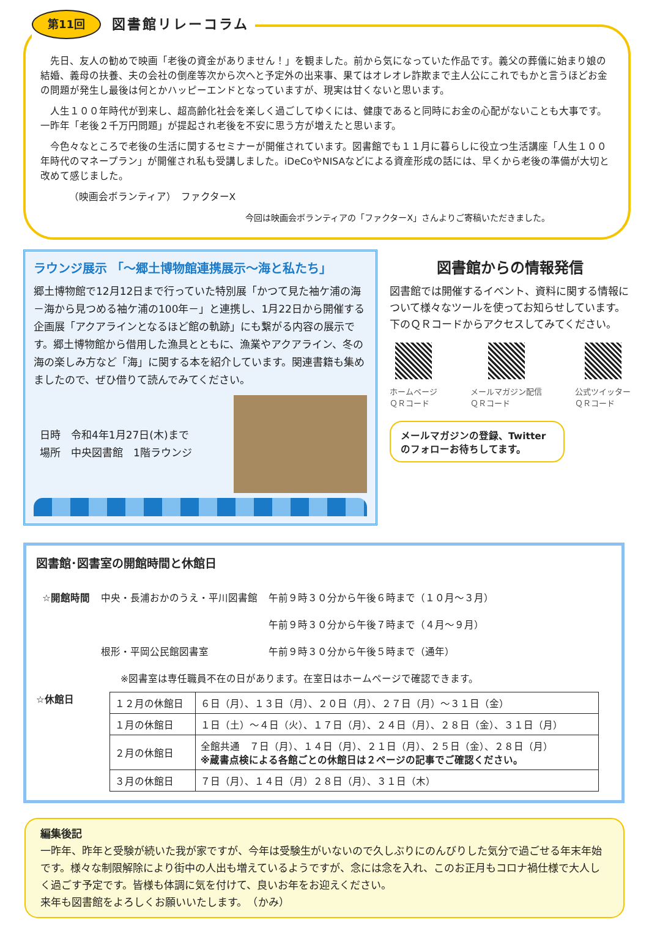第11回 図書館リレーコラム
先日、友人の勧めで映画「老後の資金がありません！」を観ました。前から気になっていた作品です。義父の葬儀に始まり娘の結婚、義母の扶養、夫の会社の倒産等次から次へと予定外の出来事、果てはオレオレ詐欺まで主人公にこれでもかと言うほどお金の問題が発生し最後は何とかハッピーエンドとなっていますが、現実は甘くないと思います。
人生１００年時代が到来し、超高齢化社会を楽しく過ごしてゆくには、健康であると同時にお金の心配がないことも大事です。一昨年「老後２千万円問題」が提起され老後を不安に思う方が増えたと思います。
今色々なところで老後の生活に関するセミナーが開催されています。図書館でも１１月に暮らしに役立つ生活講座「人生１００年時代のマネープラン」が開催され私も受講しました。iDeCoやNISAなどによる資産形成の話には、早くから老後の準備が大切と改めて感じました。
（映画会ボランティア）　ファクターX
今回は映画会ボランティアの「ファクターX」さんよりご寄稿いただきました。
ラウンジ展示 「～郷土博物館連携展示～海と私たち」
郷土博物館で12月12日まで行っていた特別展「かつて見た袖ケ浦の海－海から見つめる袖ケ浦の100年－」と連携し、1月22日から開催する企画展「アクアラインとなるほど館の軌跡」にも繋がる内容の展示です。郷土博物館から借用した漁具とともに、漁業やアクアライン、冬の海の楽しみ方など「海」に関する本を紹介しています。関連書籍も集めましたので、ぜひ借りて読んでみてください。
日時　令和4年1月27日(木)まで
場所　中央図書館　1階ラウンジ
図書館からの情報発信
図書館では開催するイベント、資料に関する情報について様々なツールを使ってお知らせしています。下のＱＲコードからアクセスしてみてください。
ホームページ
ＱＲコード
メールマガジン配信
ＱＲコード
公式ツイッター
ＱＲコード
メールマガジンの登録、Twitterのフォローお待ちしてます。
図書館･図書室の開館時間と休館日
| ☆開館時間 | 中央・長浦おかのうえ・平川図書館 | 午前９時３０分から午後６時まで（１０月～３月） |
| | | 午前９時３０分から午後７時まで（４月～９月） |
| | 根形・平岡公民館図書室 | 午前９時３０分から午後５時まで（通年） |
| | ※図書室は専任職員不在の日があります。在室日はホームページで確認できます。 | |
☆休館日
| １２月の休館日 | ６日（月）、１３日（月）、２０日（月）、２７日（月）～３１日（金） |
| １月の休館日 | １日（土）～４日（火）、１７日（月）、２４日（月）、２８日（金）、３１日（月） |
| ２月の休館日 | 全館共通 ７日（月）、１４日（月）、２１日（月）、２５日（金）、２８日（月） ※蔵書点検による各館ごとの休館日は２ページの記事でご確認ください。 |
| ３月の休館日 | ７日（月）、１４日（月）２８日（月）、３１日（木） |
編集後記
一昨年、昨年と受験が続いた我が家ですが、今年は受験生がいないので久しぶりにのんびりした気分で過ごせる年末年始です。様々な制限解除により街中の人出も増えているようですが、念には念を入れ、このお正月もコロナ禍仕様で大人しく過ごす予定です。皆様も体調に気を付けて、良いお年をお迎えください。
来年も図書館をよろしくお願いいたします。　（かみ）